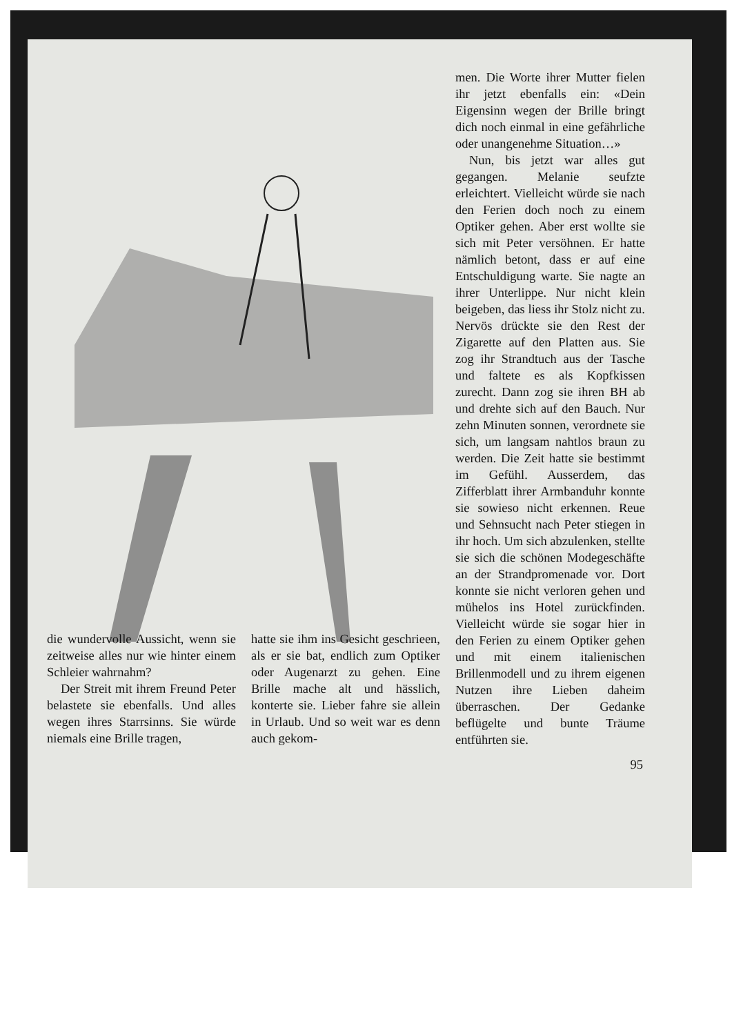men. Die Worte ihrer Mutter fielen ihr jetzt ebenfalls ein: «Dein Eigensinn wegen der Brille bringt dich noch einmal in eine gefährliche oder unangenehme Situation…»
Nun, bis jetzt war alles gut gegangen. Melanie seufzte erleichtert. Vielleicht würde sie nach den Ferien doch noch zu einem Optiker gehen. Aber erst wollte sie sich mit Peter versöhnen. Er hatte nämlich betont, dass er auf eine Entschuldigung warte. Sie nagte an ihrer Unterlippe. Nur nicht klein beigeben, das liess ihr Stolz nicht zu. Nervös drückte sie den Rest der Zigarette auf den Platten aus. Sie zog ihr Strandtuch aus der Tasche und faltete es als Kopfkissen zurecht. Dann zog sie ihren BH ab und drehte sich auf den Bauch. Nur zehn Minuten sonnen, verordnete sie sich, um langsam nahtlos braun zu werden. Die Zeit hatte sie bestimmt im Gefühl. Ausserdem, das Zifferblatt ihrer Armbanduhr konnte sie sowieso nicht erkennen. Reue und Sehnsucht nach Peter stiegen in ihr hoch. Um sich abzulenken, stellte sie sich die schönen Modegeschäfte an der Strandpromenade vor. Dort konnte sie nicht verloren gehen und mühelos ins Hotel zurückfinden. Vielleicht würde sie sogar hier in den Ferien zu einem Optiker gehen und mit einem italienischen Brillenmodell und zu ihrem eigenen Nutzen ihre Lieben daheim überraschen. Der Gedanke beflügelte und bunte Träume entführten sie.
die wundervolle Aussicht, wenn sie zeitweise alles nur wie hinter einem Schleier wahrnahm?
Der Streit mit ihrem Freund Peter belastete sie ebenfalls. Und alles wegen ihres Starrsinns. Sie würde niemals eine Brille tragen,
hatte sie ihm ins Gesicht geschrieen, als er sie bat, endlich zum Optiker oder Augenarzt zu gehen. Eine Brille mache alt und hässlich, konterte sie. Lieber fahre sie allein in Urlaub. Und so weit war es denn auch gekom-
95